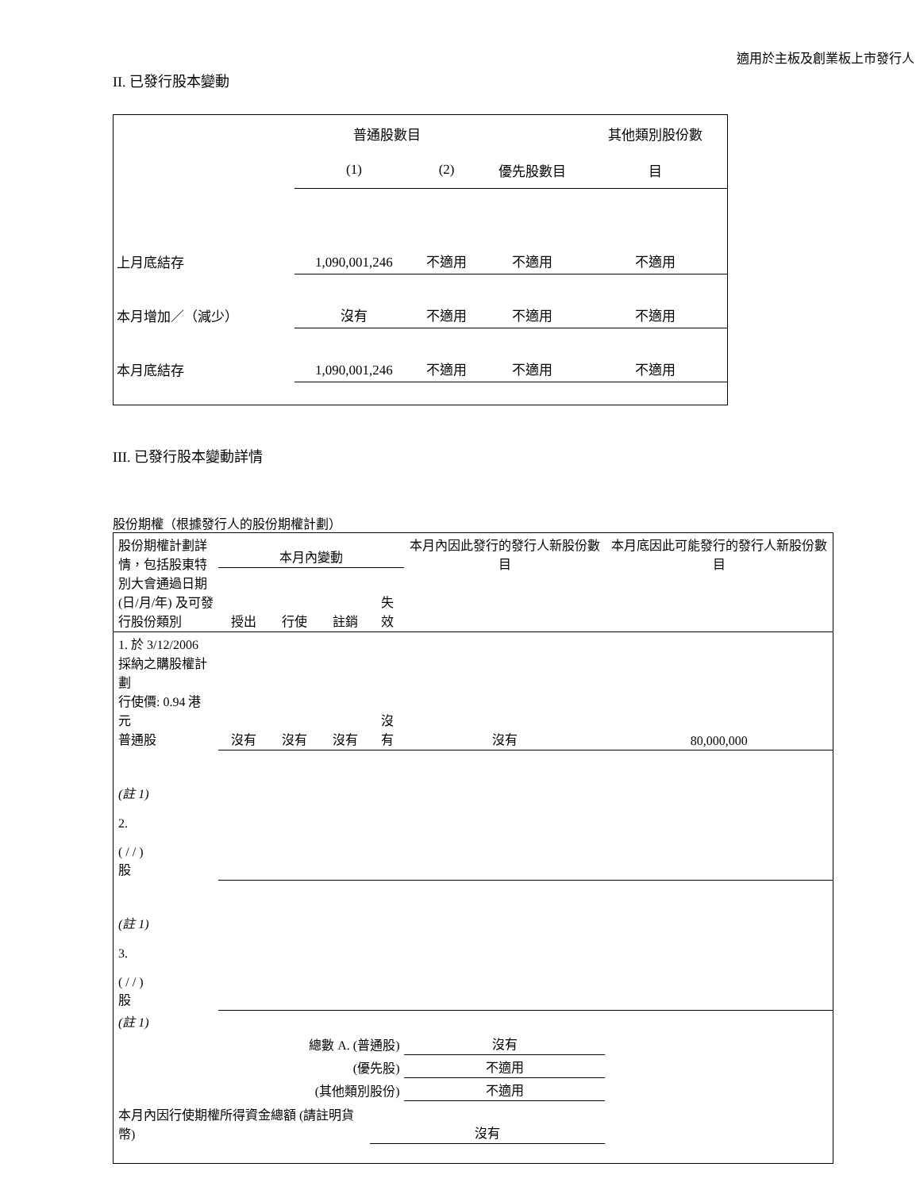適用於主板及創業板上市發行人
II. 已發行股本變動
| | 普通股數目 | | | 其他類別股份數 |
| | (1) | (2) | 優先股數目 | 目 |
| 上月底結存 | 1,090,001,246 | 不適用 | 不適用 | 不適用 |
| 本月增加／（減少） | 沒有 | 不適用 | 不適用 | 不適用 |
| 本月底結存 | 1,090,001,246 | 不適用 | 不適用 | 不適用 |
III. 已發行股本變動詳情
股份期權（根據發行人的股份期權計劃）
| 股份期權計劃詳情，包括股東特別大會通過日期 (日/月/年) 及可發行股份類別 | 本月內變動 | | | | 本月內因此發行的發行人新股份數目 | 本月底因此可能發行的發行人新股份數目 |
| | 授出 | 行使 | 註銷 | 失效 | | |
| 1. 於 3/12/2006 採納之購股權計劃 行使價: 0.94 港元 普通股 | 沒有 | 沒有 | 沒有 | 沒有 | 沒有 | 80,000,000 |
| (註 1) 2. ( / / ) 股 | | | | | | |
| (註 1) 3. ( / / ) 股 | | | | | | |
| (註 1) | | | | | | |
| 總數 A. (普通股) | | | | | 沒有 | |
| (優先股) | | | | | 不適用 | |
| (其他類別股份) | | | | | 不適用 | |
| 本月內因行使期權所得資金總額 (請註明貨幣) | | | | 沒有 | | |